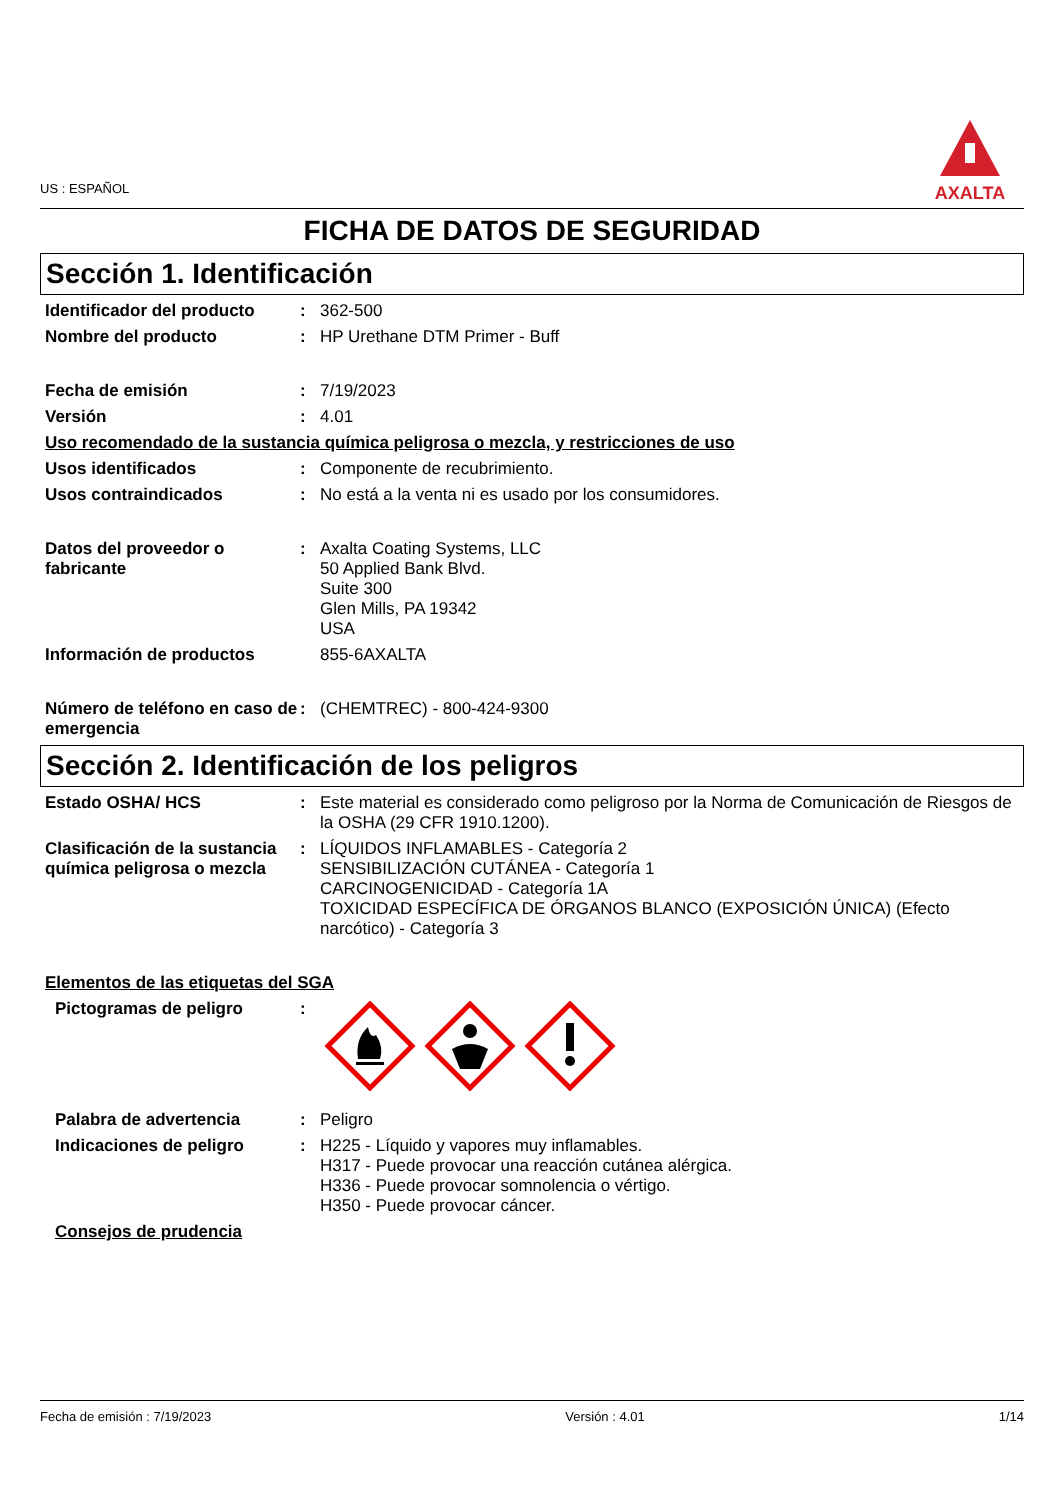US : ESPAÑOL
AXALTA
FICHA DE DATOS DE SEGURIDAD
Sección 1. Identificación
Identificador del producto
: 362-500
Nombre del producto : HP Urethane DTM Primer - Buff
Fecha de emisión : 7/19/2023
Versión : 4.01
Uso recomendado de la sustancia química peligrosa o mezcla, y restricciones de uso
Usos identificados : Componente de recubrimiento.
Usos contraindicados : No está a la venta ni es usado por los consumidores.
Datos del proveedor o fabricante
: Axalta Coating Systems, LLC
50 Applied Bank Blvd.
Suite 300
Glen Mills, PA 19342
USA
Información de productos 855-6AXALTA
Número de teléfono en caso de emergencia
: (CHEMTREC) - 800-424-9300
Sección 2. Identificación de los peligros
Estado OSHA/ HCS : Este material es considerado como peligroso por la Norma de Comunicación de Riesgos de la OSHA (29 CFR 1910.1200).
Clasificación de la sustancia química peligrosa o mezcla
: LÍQUIDOS INFLAMABLES - Categoría 2
SENSIBILIZACIÓN CUTÁNEA - Categoría 1
CARCINOGENICIDAD - Categoría 1A
TOXICIDAD ESPECÍFICA DE ÓRGANOS BLANCO (EXPOSICIÓN ÚNICA) (Efecto narcótico) - Categoría 3
Elementos de las etiquetas del SGA
Pictogramas de peligro :
Palabra de advertencia : Peligro
Indicaciones de peligro : H225 - Líquido y vapores muy inflamables.
H317 - Puede provocar una reacción cutánea alérgica.
H336 - Puede provocar somnolencia o vértigo.
H350 - Puede provocar cáncer.
Consejos de prudencia
Fecha de emisión : 7/19/2023 Versión : 4.01 1/14